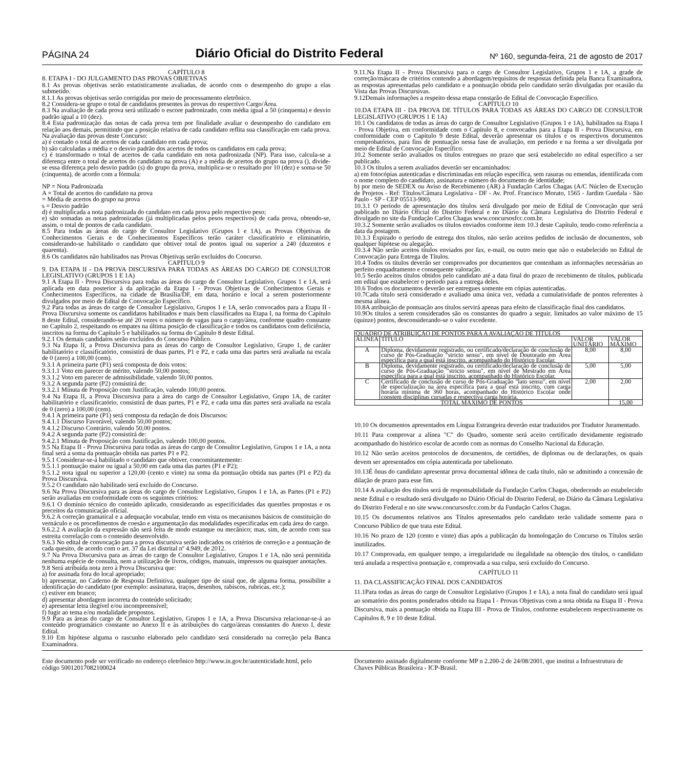PÁGINA 24 Diário Oficial do Distrito Federal Nº 160, segunda-feira, 21 de agosto de 2017
CAPÍTULO 8
8. ETAPA I - DO JULGAMENTO DAS PROVAS OBJETIVAS
8.1 As provas objetivas serão estatisticamente avaliadas, de acordo com o desempenho do grupo a elas submetido.
8.1.1 As provas objetivas serão corrigidas por meio de processamento eletrônico.
8.2 Considera-se grupo o total de candidatos presentes às provas do respectivo Cargo/Área.
8.3 Na avaliação de cada prova será utilizado o escore padronizado, com média igual a 50 (cinquenta) e desvio padrão igual a 10 (dez).
8.4 Esta padronização das notas de cada prova tem por finalidade avaliar o desempenho do candidato em relação aos demais, permitindo que a posição relativa de cada candidato reflita sua classificação em cada prova. Na avaliação das provas deste Concurso:
a) é contado o total de acertos de cada candidato em cada prova;
b) são calculadas a média e o desvio padrão dos acertos de todos os candidatos em cada prova;
c) é transformado o total de acertos de cada candidato em nota padronizada (NP). Para isso, calcula-se a diferença entre o total de acertos do candidato na prova (A) e a média de acertos do grupo na prova (), divide-se essa diferença pelo desvio padrão (s) do grupo da prova, multiplica-se o resultado por 10 (dez) e soma-se 50 (cinquenta), de acordo com a fórmula:
NP = Nota Padronizada
A = Total de acertos do candidato na prova
= Média de acertos do grupo na prova
s = Desvio padrão
d) é multiplicada a nota padronizada do candidato em cada prova pelo respectivo peso;
e) são somadas as notas padronizadas (já multiplicadas pelos pesos respectivos) de cada prova, obtendo-se, assim, o total de pontos de cada candidato.
8.5 Para todas as áreas do cargo de Consultor Legislativo (Grupos 1 e 1A), as Provas Objetivas de Conhecimentos Gerais e de Conhecimentos Específicos terão caráter classificatório e eliminatório, considerando-se habilitado o candidato que obtiver total de pontos igual ou superior a 240 (duzentos e quarenta).
8.6 Os candidatos não habilitados nas Provas Objetivas serão excluídos do Concurso.
CAPÍTULO 9
9. DA ETAPA II - DA PROVA DISCURSIVA PARA TODAS AS ÁREAS DO CARGO DE CONSULTOR LEGISLATIVO (GRUPOS 1 E 1A)
9.1 A Etapa II - Prova Discursiva para todas as áreas do cargo de Consultor Legislativo, Grupos 1 e 1A, será aplicada em data posterior à da aplicação da Etapa I - Provas Objetivas de Conhecimentos Gerais e Conhecimentos Específicos, na cidade de Brasília/DF, em data, horário e local a serem posteriormente divulgados por meio de Edital de Convocação Específico.
9.2 Para todas as áreas do cargo de Consultor Legislativo, Grupos 1 e 1A, serão convocados para a Etapa II - Prova Discursiva somente os candidatos habilitados e mais bem classificados na Etapa I, na forma do Capítulo 8 deste Edital, considerando-se até 20 vezes o número de vagas para o cargo/área, conforme quadro constante no Capítulo 2, respeitando os empates na última posição de classificação e todos os candidatos com deficiência, inscritos na forma do Capítulo 5 e habilitados na forma do Capítulo 8 deste Edital.
9.2.1 Os demais candidatos serão excluídos do Concurso Público.
9.3 Na Etapa II, a Prova Discursiva para as áreas do cargo de Consultor Legislativo, Grupo 1, de caráter habilitatório e classificatório, consistirá de duas partes, P1 e P2, e cada uma das partes será avaliada na escala de 0 (zero) a 100,00 (cem).
9.3.1 A primeira parte (P1) será composta de dois votos:
9.3.1.1 Voto em parecer de mérito, valendo 50,00 pontos;
9.3.1.2 Voto em parecer de admissibilidade, valendo 50,00 pontos.
9.3.2 A segunda parte (P2) consistirá de:
9.3.2.1 Minuta de Proposição com Justificação, valendo 100,00 pontos.
9.4 Na Etapa II, a Prova Discursiva para a área do cargo de Consultor Legislativo, Grupo 1A, de caráter habilitatório e classificatório, consistirá de duas partes, P1 e P2, e cada uma das partes será avaliada na escala de 0 (zero) a 100,00 (cem).
9.4.1 A primeira parte (P1) será composta da redação de dois Discursos:
9.4.1.1 Discurso Favorável, valendo 50,00 pontos;
9.4.1.2 Discurso Contrário, valendo 50,00 pontos.
9.4.2 A segunda parte (P2) consistirá de:
9.4.2.1 Minuta de Proposição com Justificação, valendo 100,00 pontos.
9.5 Na Etapa II - Prova Discursiva para todas as áreas do cargo de Consultor Legislativo, Grupos 1 e 1A, a nota final será a soma da pontuação obtida nas partes P1 e P2.
9.5.1 Considerar-se-á habilitado o candidato que obtiver, concomitantemente:
9.5.1.1 pontuação maior ou igual a 50,00 em cada uma das partes (P1 e P2);
9.5.1.2 nota igual ou superior a 120,00 (cento e vinte) na soma da pontuação obtida nas partes (P1 e P2) da Prova Discursiva.
9.5.2 O candidato não habilitado será excluído do Concurso.
9.6 Na Prova Discursiva para as áreas do cargo de Consultor Legislativo, Grupos 1 e 1A, as Partes (P1 e P2) serão avaliadas em conformidade com os seguintes critérios:
9.6.1 O domínio técnico do conteúdo aplicado, considerando as especificidades das questões propostas e os preceitos da comunicação oficial.
9.6.2 A correção gramatical e a adequação vocabular, tendo em vista os mecanismos básicos de constituição do vernáculo e os procedimentos de coesão e argumentação das modalidades especificadas em cada área do cargo.
9.6.2.2 A avaliação da expressão não será feita de modo estanque ou mecânico; mas, sim, de acordo com sua estreita correlação com o conteúdo desenvolvido.
9.6.3 No edital de convocação para a prova discursiva serão indicados os critérios de correção e a pontuação de cada quesito, de acordo com o art. 37 da Lei distrital nº 4.949, de 2012.
9.7 Na Prova Discursiva para as áreas do cargo de Consultor Legislativo, Grupos 1 e 1A, não será permitida nenhuma espécie de consulta, nem a utilização de livros, códigos, manuais, impressos ou quaisquer anotações.
9.8 Será atribuída nota zero à Prova Discursiva que:
a) for assinada fora do local apropriado;
b) apresentar, no Caderno de Resposta Definitiva, qualquer tipo de sinal que, de alguma forma, possibilite a identificação do candidato (por exemplo: assinatura, traços, desenhos, rabiscos, rubricas, etc.);
c) estiver em branco;
d) apresentar abordagem incorreta do conteúdo solicitado;
e) apresentar letra ilegível e/ou incompreensível;
f) fugir ao tema e/ou modalidade propostos.
9.9 Para as áreas do cargo de Consultor Legislativo, Grupos 1 e 1A, a Prova Discursiva relacionar-se-á ao conteúdo programático constante no Anexo II e às atribuições do cargo/áreas constantes do Anexo I, deste Edital.
9.10 Em hipótese alguma o rascunho elaborado pelo candidato será considerado na correção pela Banca Examinadora.
9.11.Na Etapa II - Prova Discursiva para o cargo de Consultor Legislativo, Grupos 1 e 1A, a grade de correção/máscara de critérios contendo a abordagem/requisitos de respostas definida pela Banca Examinadora, as respostas apresentadas pelo candidato e a pontuação obtida pelo candidato serão divulgadas por ocasião da Vista das Provas Discursivas.
9.12Demais informações a respeito dessa etapa constarão de Edital de Convocação Específico.
CAPÍTULO 10
10.DA ETAPA III - DA PROVA DE TÍTULOS PARA TODAS AS ÁREAS DO CARGO DE CONSULTOR LEGISLATIVO (GRUPOS 1 E 1A)
10.1 Os candidatos de todas as áreas do cargo de Consultor Legislativo (Grupos 1 e 1A), habilitados na Etapa I - Prova Objetiva, em conformidade com o Capítulo 8, e convocados para a Etapa II - Prova Discursiva, em conformidade com o Capítulo 9 deste Edital, deverão apresentar os títulos e os respectivos documentos comprobatórios, para fins de pontuação nessa fase de avaliação, em período e na forma a ser divulgada por meio de Edital de Convocação Específico.
10.2 Somente serão avaliados os títulos entregues no prazo que será estabelecido no edital específico a ser publicado.
10.3 Os títulos a serem avaliados deverão ser encaminhados:
a) em fotocópias autenticadas e discriminadas em relação específica, sem rasuras ou emendas, identificada com o nome completo do candidato, assinatura e número do documento de identidade;
b) por meio de SEDEX ou Aviso de Recebimento (AR) à Fundação Carlos Chagas (A/C Núcleo de Execução de Projetos - Ref: Títulos/Câmara Legislativa - DF - Av. Prof. Francisco Morato, 1565 - Jardim Guedala - São Paulo - SP - CEP 05513-900).
10.3.1 O período de apresentação dos títulos será divulgado por meio de Edital de Convocação que será publicado no Diário Oficial do Distrito Federal e no Diário da Câmara Legislativa do Distrito Federal e divulgado no site da Fundação Carlos Chagas www.concursosfcc.com.br.
10.3.2 Somente serão avaliados os títulos enviados conforme item 10.3 deste Capítulo, tendo como referência a data da postagem.
10.3.3 Expirado o período de entrega dos títulos, não serão aceitos pedidos de inclusão de documentos, sob qualquer hipótese ou alegação.
10.3.4 Não serão aceitos títulos enviados por fax, e-mail, ou outro meio que não o estabelecido no Edital de Convocação para Entrega de Títulos.
10.4 Todos os títulos deverão ser comprovados por documentos que contenham as informações necessárias ao perfeito enquadramento e consequente valoração.
10.5 Serão aceitos títulos obtidos pelo candidato até a data final do prazo de recebimento de títulos, publicada em edital que estabelecer o período para a entrega deles.
10.6 Todos os documentos deverão ser entregues somente em cópias autenticadas.
10.7Cada título será considerado e avaliado uma única vez, vedada a cumulatividade de pontos referentes à mesma alínea.
10.8A atribuição de pontuação aos títulos servirá apenas para efeito de classificação final dos candidatos.
10.9Os títulos a serem considerados são os constantes do quadro a seguir, limitados ao valor máximo de 15 (quinze) pontos, desconsiderando-se o valor excedente.
| QUADRO DE ATRIBUIÇÃO DE PONTOS PARA A AVALIAÇÃO DE TÍTULOS | | | |
| --- | --- | --- | --- |
| ALÍNEA | TÍTULO | VALOR UNITÁRIO | VALOR MÁXIMO |
| A | Diploma, devidamente registrado, ou certificado/declaração de conclusão de curso de Pós-Graduação "stricto sensu", em nível de Doutorado em Área específica para a qual está inscrito, acompanhado do Histórico Escolar. | 8,00 | 8,00 |
| B | Diploma, devidamente registrado, ou certificado/declaração de conclusão de curso de Pós-Graduação "stricto sensu", em nível de Mestrado em Área específica para a qual está inscrito, acompanhado do Histórico Escolar. | 5,00 | 5,00 |
| C | Certificado de conclusão de curso de Pós-Graduação "lato sensu", em nível de especialização na área específica para a qual está inscrito, com carga horária mínima de 360 horas, acompanhado do Histórico Escolar onde constem disciplinas cursadas e respectiva carga horária. | 2,00 | 2,00 |
| TOTAL MÁXIMO DE PONTOS | | | 15,00 |
10.10 Os documentos apresentados em Língua Estrangeira deverão estar traduzidos por Tradutor Juramentado.
10.11 Para comprovar a alínea "C" do Quadro, somente será aceito certificado devidamente registrado acompanhado do histórico escolar de acordo com as normas do Conselho Nacional da Educação.
10.12 Não serão aceitos protocolos de documentos, de certidões, de diplomas ou de declarações, os quais devem ser apresentados em cópia autenticada por tabelionato.
10.13É ônus do candidato apresentar prova documental idônea de cada título, não se admitindo a concessão de dilação de prazo para esse fim.
10.14 A avaliação dos títulos será de responsabilidade da Fundação Carlos Chagas, obedecendo ao estabelecido neste Edital e o resultado será divulgado no Diário Oficial do Distrito Federal, no Diário da Câmara Legislativa do Distrito Federal e no site www.concursosfcc.com.br da Fundação Carlos Chagas.
10.15 Os documentos relativos aos Títulos apresentados pelo candidato terão validade somente para o Concurso Público de que trata este Edital.
10.16 No prazo de 120 (cento e vinte) dias após a publicação da homologação do Concurso os Títulos serão inutilizados.
10.17 Comprovada, em qualquer tempo, a irregularidade ou ilegalidade na obtenção dos títulos, o candidato terá anulada a respectiva pontuação e, comprovada a sua culpa, será excluído do Concurso.
CAPÍTULO 11
11. DA CLASSIFICAÇÃO FINAL DOS CANDIDATOS
11.1Para todas as áreas do cargo de Consultor Legislativo (Grupos 1 e 1A), a nota final do candidato será igual ao somatório dos pontos ponderados obtido na Etapa I - Provas Objetivas com a nota obtida na Etapa II - Prova Discursiva, mais a pontuação obtida na Etapa III - Prova de Títulos, conforme estabelecem respectivamente os Capítulos 8, 9 e 10 deste Edital.
Este documento pode ser verificado no endereço eletrônico http://www.in.gov.br/autenticidade.html, pelo código 50012017082100024
Documento assinado digitalmente conforme MP n 2.200-2 de 24/08/2001, que institui a Infraestrutura de Chaves Públicas Brasileira - ICP-Brasil.